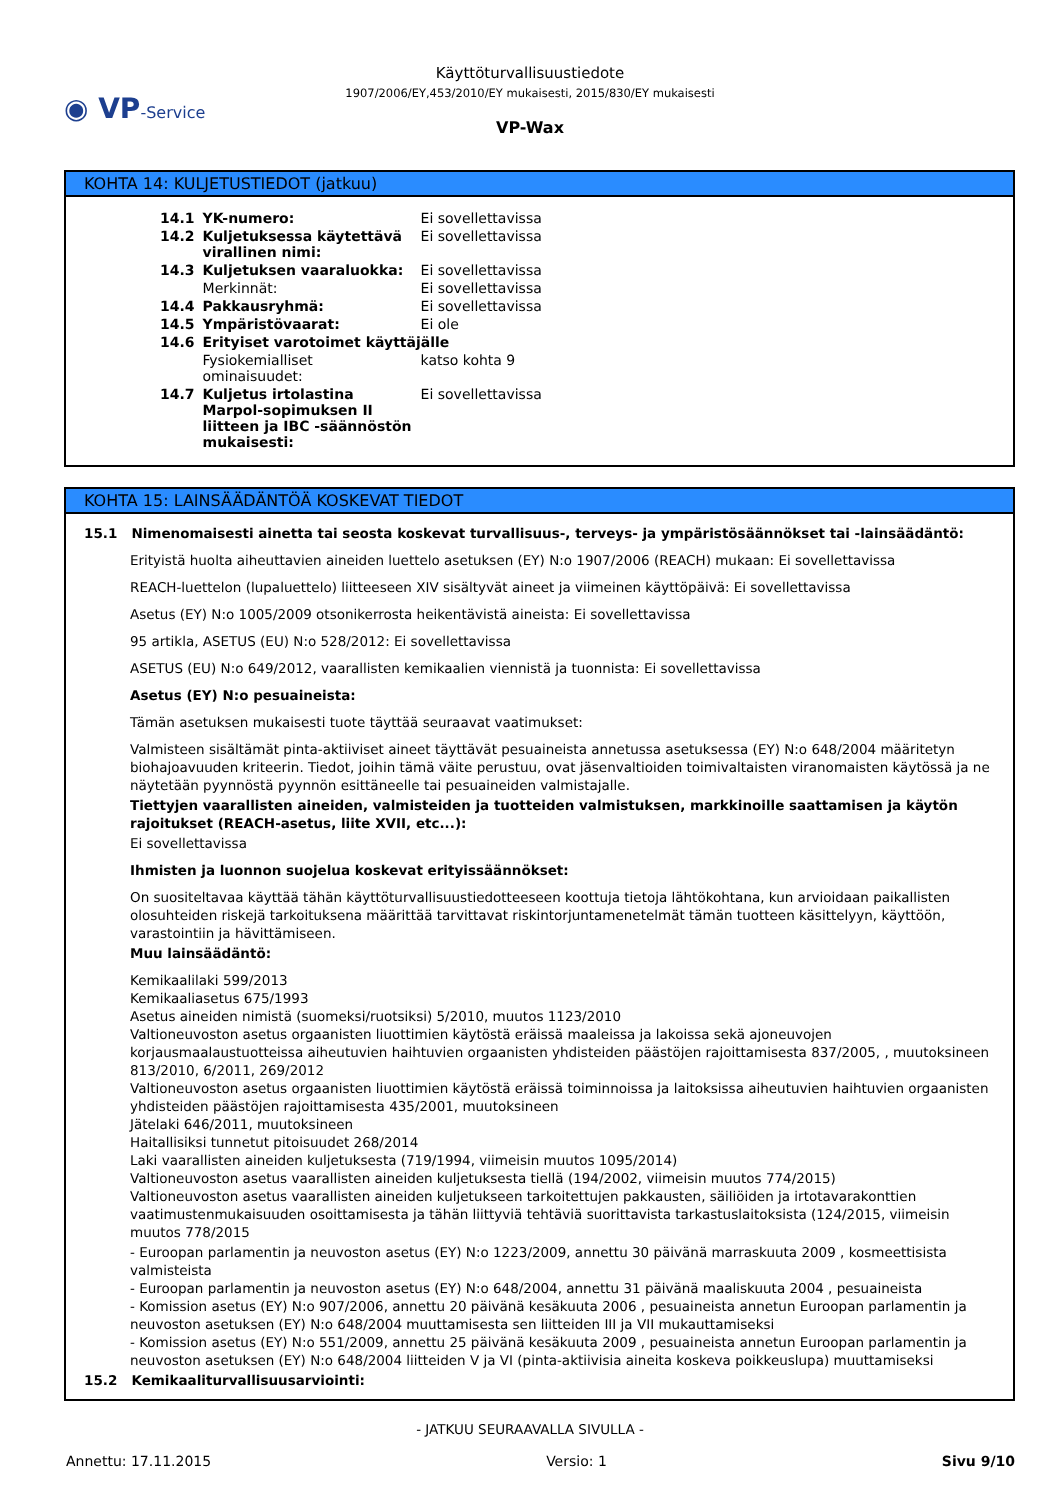◉ VP-Service
Käyttöturvallisuustiedote
1907/2006/EY,453/2010/EY mukaisesti, 2015/830/EY mukaisesti
VP-Wax
KOHTA 14: KULJETUSTIEDOT (jatkuu)
| 14.1 | YK-numero: | Ei sovellettavissa |
| 14.2 | Kuljetuksessa käytettävä virallinen nimi: | Ei sovellettavissa |
| 14.3 | Kuljetuksen vaaraluokka: | Ei sovellettavissa |
| | Merkinnät: | Ei sovellettavissa |
| 14.4 | Pakkausryhmä: | Ei sovellettavissa |
| 14.5 | Ympäristövaarat: | Ei ole |
| 14.6 | Erityiset varotoimet käyttäjälle | |
| | Fysiokemialliset ominaisuudet: | katso kohta 9 |
| 14.7 | Kuljetus irtolastina Marpol-sopimuksen II liitteen ja IBC -säännöstön mukaisesti: | Ei sovellettavissa |
KOHTA 15: LAINSÄÄDÄNTÖÄ KOSKEVAT TIEDOT
15.1 Nimenomaisesti ainetta tai seosta koskevat turvallisuus-, terveys- ja ympäristösäännökset tai -lainsäädäntö:
Erityistä huolta aiheuttavien aineiden luettelo asetuksen (EY) N:o 1907/2006 (REACH) mukaan: Ei sovellettavissa
REACH-luettelon (lupaluettelo) liitteeseen XIV sisältyvät aineet ja viimeinen käyttöpäivä: Ei sovellettavissa
Asetus (EY) N:o 1005/2009 otsonikerrosta heikentävistä aineista: Ei sovellettavissa
95 artikla, ASETUS (EU) N:o 528/2012: Ei sovellettavissa
ASETUS (EU) N:o 649/2012, vaarallisten kemikaalien viennistä ja tuonnista: Ei sovellettavissa
Asetus (EY) N:o pesuaineista:
Tämän asetuksen mukaisesti tuote täyttää seuraavat vaatimukset:
Valmisteen sisältämät pinta-aktiiviset aineet täyttävät pesuaineista annetussa asetuksessa (EY) N:o 648/2004 määritetyn biohajoavuuden kriteerin. Tiedot, joihin tämä väite perustuu, ovat jäsenvaltioiden toimivaltaisten viranomaisten käytössä ja ne näytetään pyynnöstä pyynnön esittäneelle tai pesuaineiden valmistajalle.
Tiettyjen vaarallisten aineiden, valmisteiden ja tuotteiden valmistuksen, markkinoille saattamisen ja käytön rajoitukset (REACH-asetus, liite XVII, etc...):
Ei sovellettavissa
Ihmisten ja luonnon suojelua koskevat erityissäännökset:
On suositeltavaa käyttää tähän käyttöturvallisuustiedotteeseen koottuja tietoja lähtökohtana, kun arvioidaan paikallisten olosuhteiden riskejä tarkoituksena määrittää tarvittavat riskintorjuntamenetelmät tämän tuotteen käsittelyyn, käyttöön, varastointiin ja hävittämiseen.
Muu lainsäädäntö:
Kemikaalilaki 599/2013
Kemikaaliasetus 675/1993
Asetus aineiden nimistä (suomeksi/ruotsiksi) 5/2010, muutos 1123/2010
Valtioneuvoston asetus orgaanisten liuottimien käytöstä eräissä maaleissa ja lakoissa sekä ajoneuvojen korjausmaalaustuotteissa aiheutuvien haihtuvien orgaanisten yhdisteiden päästöjen rajoittamisesta 837/2005, , muutoksineen 813/2010, 6/2011, 269/2012
Valtioneuvoston asetus orgaanisten liuottimien käytöstä eräissä toiminnoissa ja laitoksissa aiheutuvien haihtuvien orgaanisten yhdisteiden päästöjen rajoittamisesta 435/2001, muutoksineen
Jätelaki 646/2011, muutoksineen
Haitallisiksi tunnetut pitoisuudet 268/2014
Laki vaarallisten aineiden kuljetuksesta (719/1994, viimeisin muutos 1095/2014)
Valtioneuvoston asetus vaarallisten aineiden kuljetuksesta tiellä (194/2002, viimeisin muutos 774/2015)
Valtioneuvoston asetus vaarallisten aineiden kuljetukseen tarkoitettujen pakkausten, säiliöiden ja irtotavarakonttien vaatimustenmukaisuuden osoittamisesta ja tähän liittyviä tehtäviä suorittavista tarkastuslaitoksista (124/2015, viimeisin muutos 778/2015
- Euroopan parlamentin ja neuvoston asetus (EY) N:o 1223/2009, annettu 30 päivänä marraskuuta 2009 , kosmeettisista valmisteista
- Euroopan parlamentin ja neuvoston asetus (EY) N:o 648/2004, annettu 31 päivänä maaliskuuta 2004 , pesuaineista
- Komission asetus (EY) N:o 907/2006, annettu 20 päivänä kesäkuuta 2006 , pesuaineista annetun Euroopan parlamentin ja neuvoston asetuksen (EY) N:o 648/2004 muuttamisesta sen liitteiden III ja VII mukauttamiseksi
- Komission asetus (EY) N:o 551/2009, annettu 25 päivänä kesäkuuta 2009 , pesuaineista annetun Euroopan parlamentin ja neuvoston asetuksen (EY) N:o 648/2004 liitteiden V ja VI (pinta-aktiivisia aineita koskeva poikkeuslupa) muuttamiseksi
15.2 Kemikaaliturvallisuusarviointi:
- JATKUU SEURAAVALLA SIVULLA -
Annettu: 17.11.2015 Versio: 1 Sivu 9/10